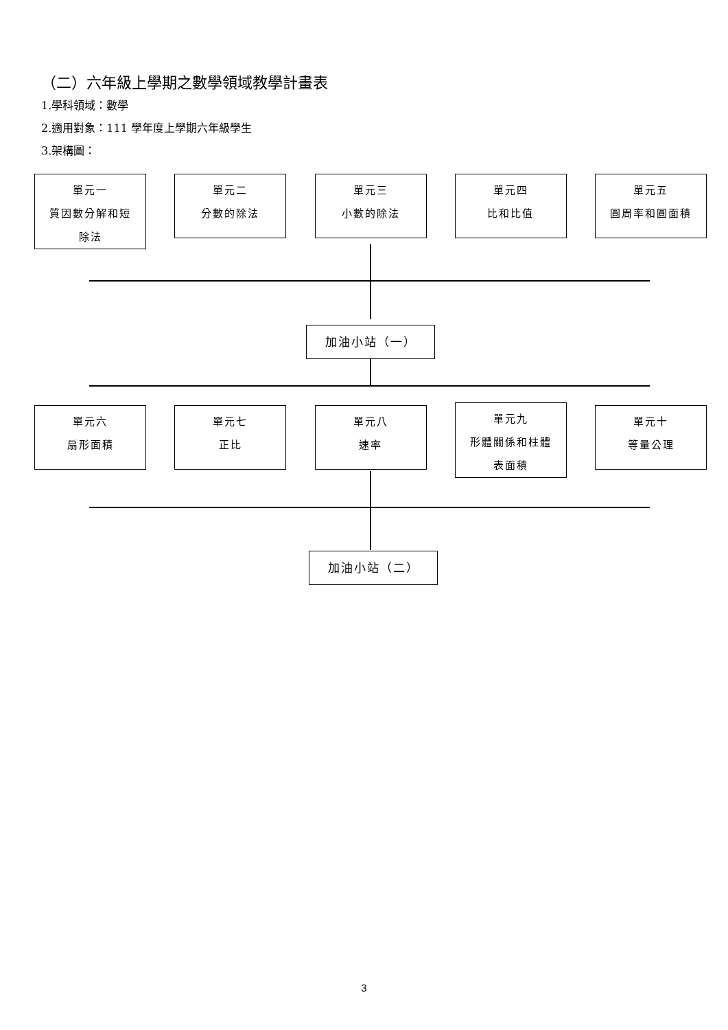（二）六年級上學期之數學領域教學計畫表
1.學科領域：數學
2.適用對象：111 學年度上學期六年級學生
3.架構圖：
單元一
質因數分解和短
除法
單元二
分數的除法
單元三
小數的除法
單元四
比和比值
單元五
圓周率和圓面積
加油小站（一）
單元六
扇形面積
單元七
正比
單元八
速率
單元九
形體關係和柱體
表面積
單元十
等量公理
加油小站（二）
3